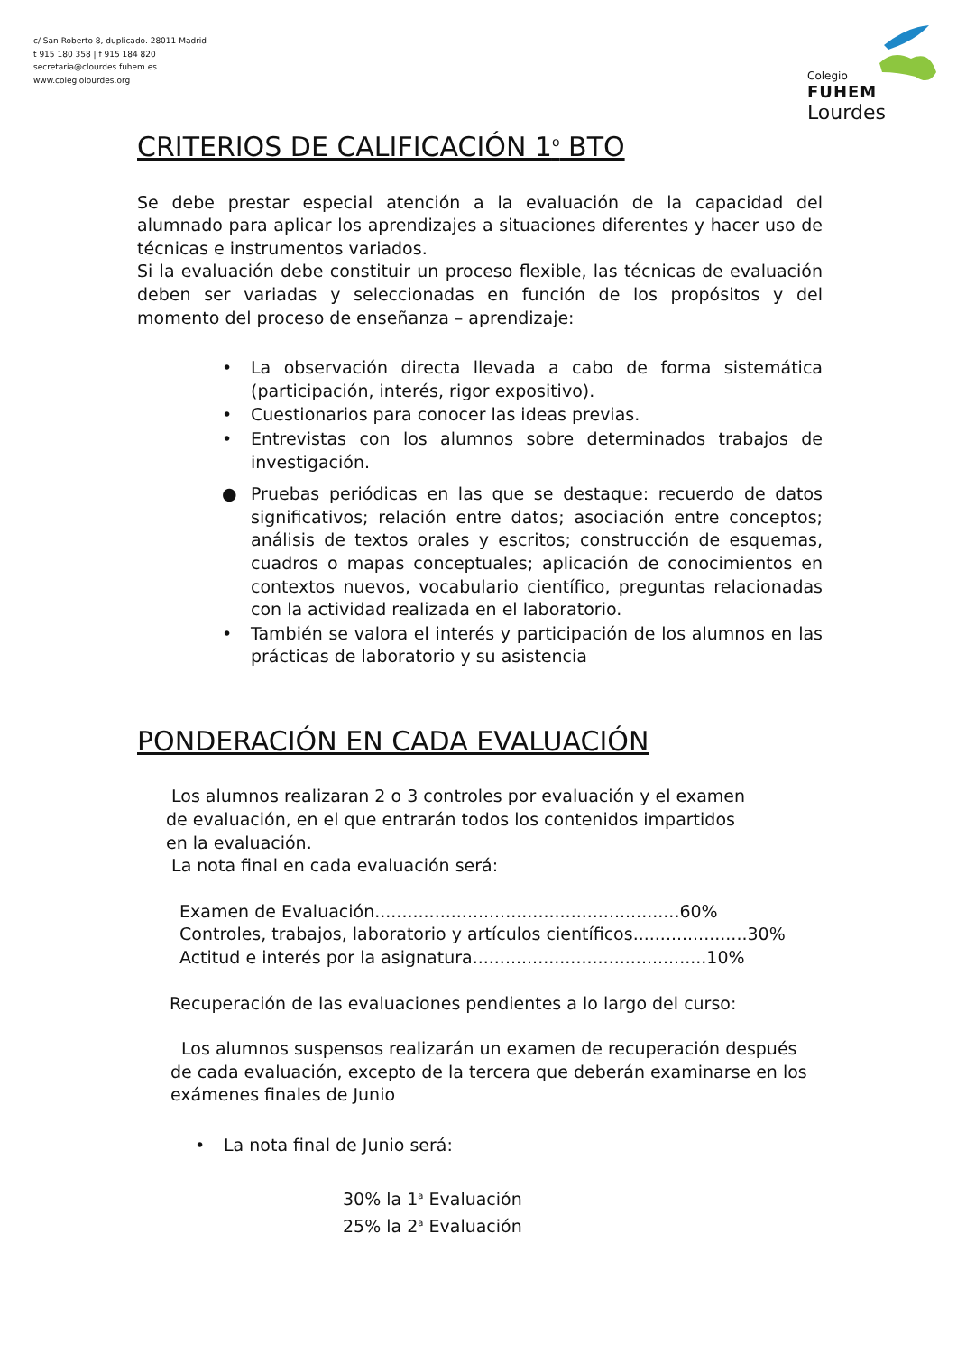c/ San Roberto 8, duplicado. 28011 Madrid
t 915 180 358 | f 915 184 820
secretaria@clourdes.fuhem.es
www.colegiolourdes.org
Colegio
FUHEM
Lourdes
CRITERIOS DE CALIFICACIÓN 1<sup>o</sup> BTO
Se debe prestar especial atención a la evaluación de la capacidad del alumnado para aplicar los aprendizajes a situaciones diferentes y hacer uso de técnicas e instrumentos variados.
Si la evaluación debe constituir un proceso flexible, las técnicas de evaluación deben ser variadas y seleccionadas en función de los propósitos y del momento del proceso de enseñanza – aprendizaje:
• La observación directa llevada a cabo de forma sistemática (participación, interés, rigor expositivo).
• Cuestionarios para conocer las ideas previas.
• Entrevistas con los alumnos sobre determinados trabajos de investigación.
● Pruebas periódicas en las que se destaque: recuerdo de datos significativos; relación entre datos; asociación entre conceptos; análisis de textos orales y escritos; construcción de esquemas, cuadros o mapas conceptuales; aplicación de conocimientos en contextos nuevos, vocabulario científico, preguntas relacionadas con la actividad realizada en el laboratorio.
• También se valora el interés y participación de los alumnos en las prácticas de laboratorio y su asistencia
PONDERACIÓN EN CADA EVALUACIÓN
Los alumnos realizaran 2 o 3 controles por evaluación y el examen de evaluación, en el que entrarán todos los contenidos impartidos en la evaluación.
La nota final en cada evaluación será:
Examen de Evaluación........................................................60%
Controles, trabajos, laboratorio y artículos científicos.....................30%
Actitud e interés por la asignatura...........................................10%
Recuperación de las evaluaciones pendientes a lo largo del curso:
Los alumnos suspensos realizarán un examen de recuperación después de cada evaluación, excepto de la tercera que deberán examinarse en los exámenes finales de Junio
• La nota final de Junio será:
30% la 1<sup>a</sup> Evaluación
25% la 2<sup>a</sup> Evaluación